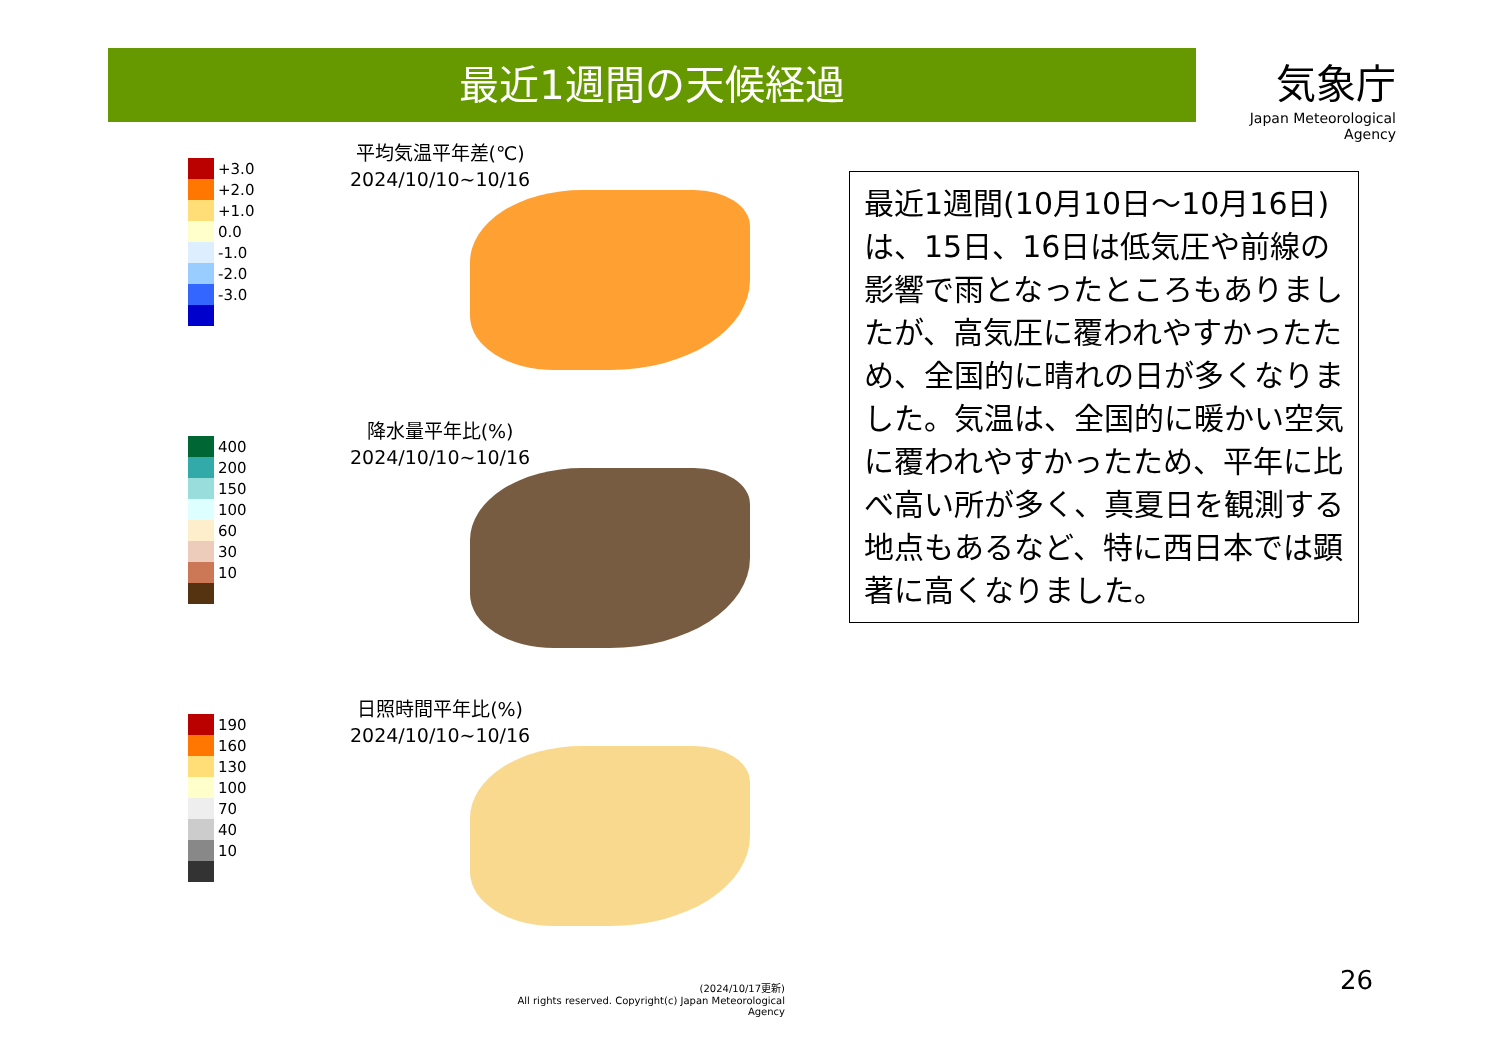最近1週間の天候経過
気象庁
Japan Meteorological Agency
+3.0
+2.0
+1.0
0.0
-1.0
-2.0
-3.0
平均気温平年差(℃)
2024/10/10~10/16
400
200
150
100
60
30
10
降水量平年比(%)
2024/10/10~10/16
190
160
130
100
70
40
10
日照時間平年比(%)
2024/10/10~10/16
(2024/10/17更新)
All rights reserved. Copyright(c) Japan Meteorological Agency
最近1週間(10月10日～10月16日)は、15日、16日は低気圧や前線の影響で雨となったところもありましたが、高気圧に覆われやすかったため、全国的に晴れの日が多くなりました。気温は、全国的に暖かい空気に覆われやすかったため、平年に比べ高い所が多く、真夏日を観測する地点もあるなど、特に西日本では顕著に高くなりました。
26